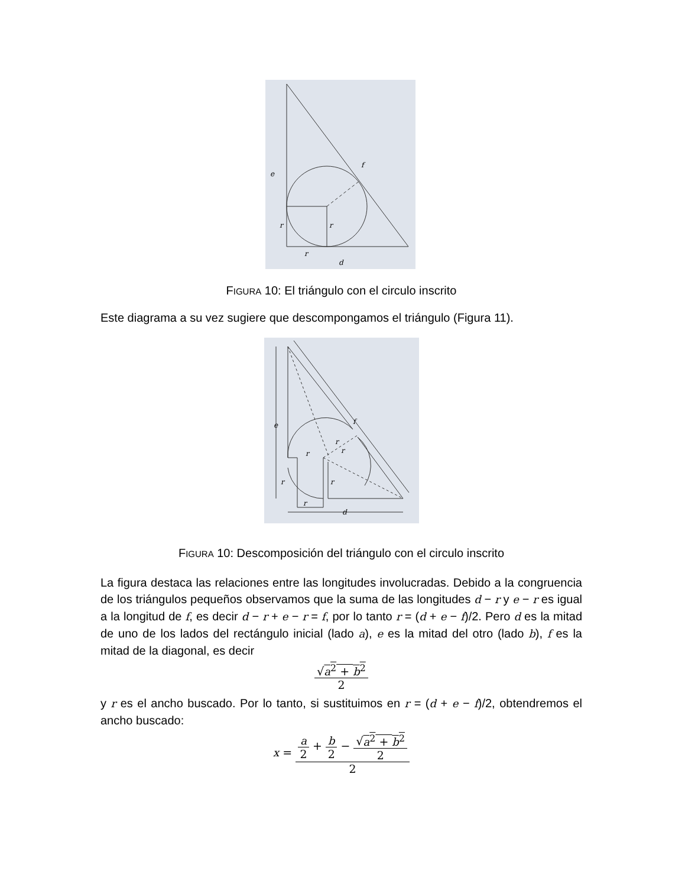e
f
r
r
r
d
FIGURA 10: El triángulo con el circulo inscrito
Este diagrama a su vez sugiere que descompongamos el triángulo (Figura 11).
e
f
r
r
r
r
r
r
d
FIGURA 10: Descomposición del triángulo con el circulo inscrito
La figura destaca las relaciones entre las longitudes involucradas. Debido a la congruencia de los triángulos pequeños observamos que la suma de las longitudes d − r y e − r es igual a la longitud de f, es decir d − r + e − r = f, por lo tanto r = (d + e − f)/2. Pero d es la mitad de uno de los lados del rectángulo inicial (lado a), e es la mitad del otro (lado b), f es la mitad de la diagonal, es decir
√a<sup>2</sup> + b<sup>2</sup>
2
y r es el ancho buscado. Por lo tanto, si sustituimos en r = (d + e − f)/2, obtendremos el ancho buscado:
x =
a
2
+
b
2
−
√a<sup>2</sup> + b<sup>2</sup>
2
2